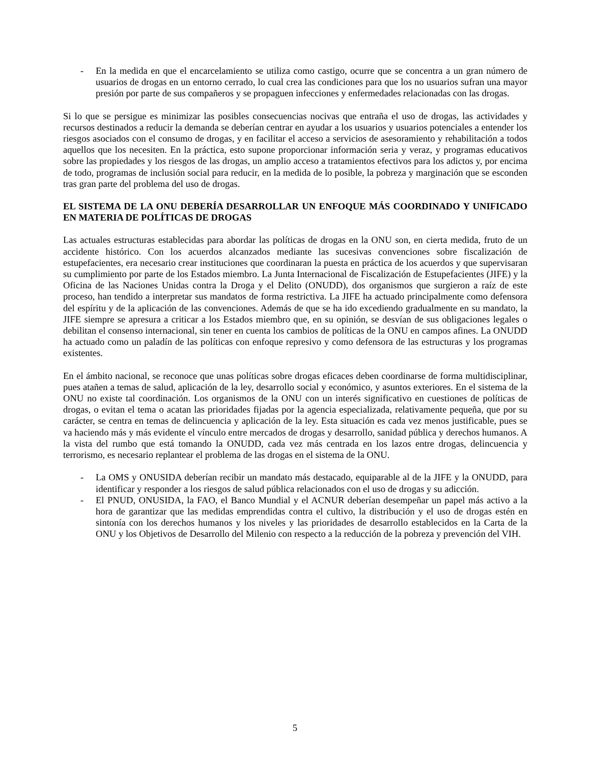- En la medida en que el encarcelamiento se utiliza como castigo, ocurre que se concentra a un gran número de usuarios de drogas en un entorno cerrado, lo cual crea las condiciones para que los no usuarios sufran una mayor presión por parte de sus compañeros y se propaguen infecciones y enfermedades relacionadas con las drogas.
Si lo que se persigue es minimizar las posibles consecuencias nocivas que entraña el uso de drogas, las actividades y recursos destinados a reducir la demanda se deberían centrar en ayudar a los usuarios y usuarios potenciales a entender los riesgos asociados con el consumo de drogas, y en facilitar el acceso a servicios de asesoramiento y rehabilitación a todos aquellos que los necesiten. En la práctica, esto supone proporcionar información seria y veraz, y programas educativos sobre las propiedades y los riesgos de las drogas, un amplio acceso a tratamientos efectivos para los adictos y, por encima de todo, programas de inclusión social para reducir, en la medida de lo posible, la pobreza y marginación que se esconden tras gran parte del problema del uso de drogas.
EL SISTEMA DE LA ONU DEBERÍA DESARROLLAR UN ENFOQUE MÁS COORDINADO Y UNIFICADO EN MATERIA DE POLÍTICAS DE DROGAS
Las actuales estructuras establecidas para abordar las políticas de drogas en la ONU son, en cierta medida, fruto de un accidente histórico. Con los acuerdos alcanzados mediante las sucesivas convenciones sobre fiscalización de estupefacientes, era necesario crear instituciones que coordinaran la puesta en práctica de los acuerdos y que supervisaran su cumplimiento por parte de los Estados miembro. La Junta Internacional de Fiscalización de Estupefacientes (JIFE) y la Oficina de las Naciones Unidas contra la Droga y el Delito (ONUDD), dos organismos que surgieron a raíz de este proceso, han tendido a interpretar sus mandatos de forma restrictiva. La JIFE ha actuado principalmente como defensora del espíritu y de la aplicación de las convenciones. Además de que se ha ido excediendo gradualmente en su mandato, la JIFE siempre se apresura a criticar a los Estados miembro que, en su opinión, se desvían de sus obligaciones legales o debilitan el consenso internacional, sin tener en cuenta los cambios de políticas de la ONU en campos afines. La ONUDD ha actuado como un paladín de las políticas con enfoque represivo y como defensora de las estructuras y los programas existentes.
En el ámbito nacional, se reconoce que unas políticas sobre drogas eficaces deben coordinarse de forma multidisciplinar, pues atañen a temas de salud, aplicación de la ley, desarrollo social y económico, y asuntos exteriores. En el sistema de la ONU no existe tal coordinación. Los organismos de la ONU con un interés significativo en cuestiones de políticas de drogas, o evitan el tema o acatan las prioridades fijadas por la agencia especializada, relativamente pequeña, que por su carácter, se centra en temas de delincuencia y aplicación de la ley. Esta situación es cada vez menos justificable, pues se va haciendo más y más evidente el vínculo entre mercados de drogas y desarrollo, sanidad pública y derechos humanos. A la vista del rumbo que está tomando la ONUDD, cada vez más centrada en los lazos entre drogas, delincuencia y terrorismo, es necesario replantear el problema de las drogas en el sistema de la ONU.
- La OMS y ONUSIDA deberían recibir un mandato más destacado, equiparable al de la JIFE y la ONUDD, para identificar y responder a los riesgos de salud pública relacionados con el uso de drogas y su adicción.
- El PNUD, ONUSIDA, la FAO, el Banco Mundial y el ACNUR deberían desempeñar un papel más activo a la hora de garantizar que las medidas emprendidas contra el cultivo, la distribución y el uso de drogas estén en sintonía con los derechos humanos y los niveles y las prioridades de desarrollo establecidos en la Carta de la ONU y los Objetivos de Desarrollo del Milenio con respecto a la reducción de la pobreza y prevención del VIH.
5